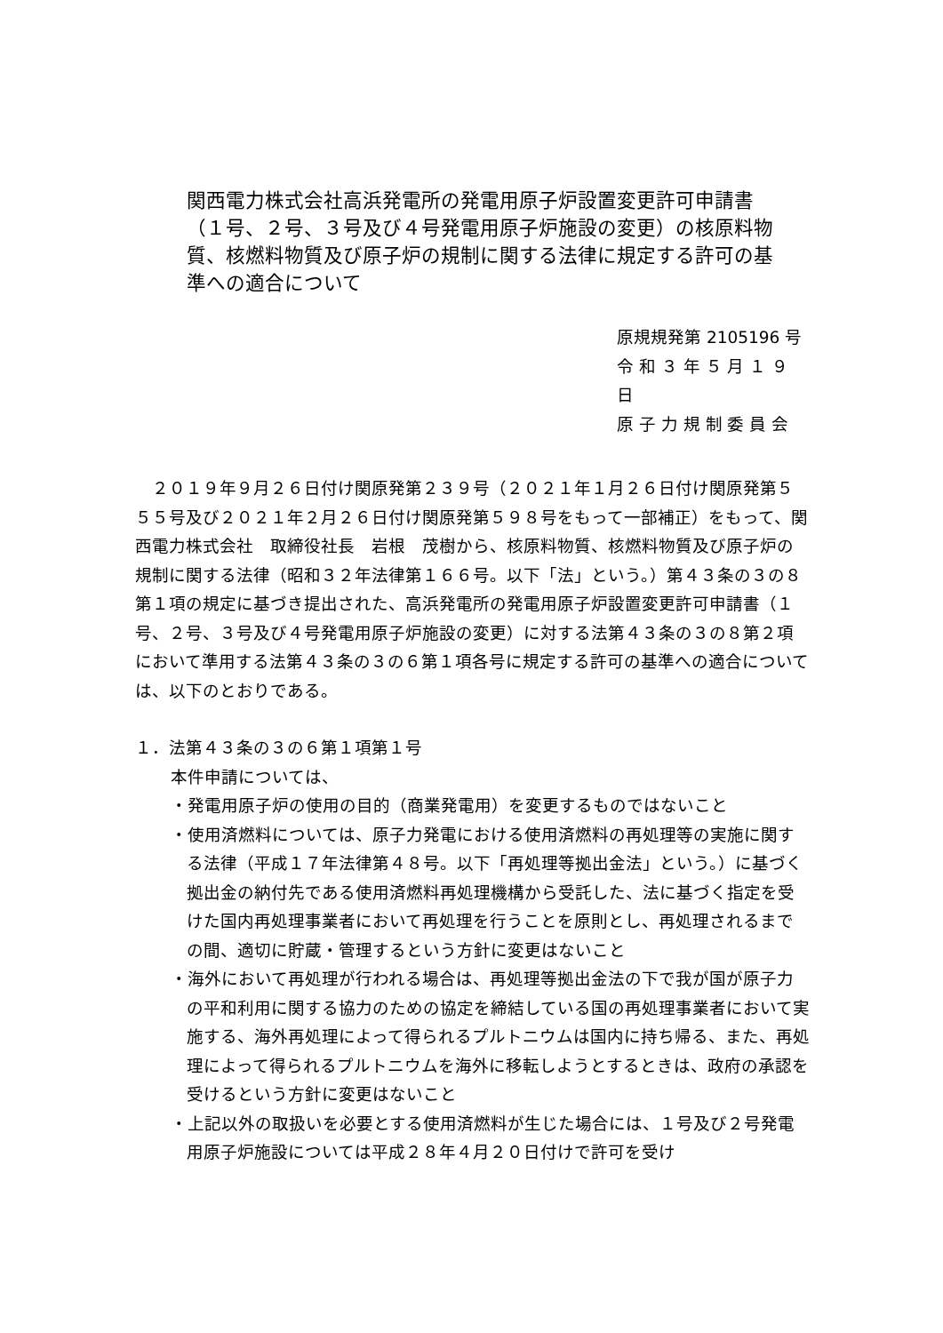関西電力株式会社高浜発電所の発電用原子炉設置変更許可申請書（１号、２号、３号及び４号発電用原子炉施設の変更）の核原料物質、核燃料物質及び原子炉の規制に関する法律に規定する許可の基準への適合について
原規規発第 2105196 号
令 和 ３ 年 ５ 月 １ ９ 日
原 子 力 規 制 委 員 会
　２０１９年９月２６日付け関原発第２３９号（２０２１年１月２６日付け関原発第５５５号及び２０２１年２月２６日付け関原発第５９８号をもって一部補正）をもって、関西電力株式会社　取締役社長　岩根　茂樹から、核原料物質、核燃料物質及び原子炉の規制に関する法律（昭和３２年法律第１６６号。以下「法」という。）第４３条の３の８第１項の規定に基づき提出された、高浜発電所の発電用原子炉設置変更許可申請書（１号、２号、３号及び４号発電用原子炉施設の変更）に対する法第４３条の３の８第２項において準用する法第４３条の３の６第１項各号に規定する許可の基準への適合については、以下のとおりである。
１．法第４３条の３の６第１項第１号
本件申請については、
・発電用原子炉の使用の目的（商業発電用）を変更するものではないこと
・使用済燃料については、原子力発電における使用済燃料の再処理等の実施に関する法律（平成１７年法律第４８号。以下「再処理等拠出金法」という。）に基づく拠出金の納付先である使用済燃料再処理機構から受託した、法に基づく指定を受けた国内再処理事業者において再処理を行うことを原則とし、再処理されるまでの間、適切に貯蔵・管理するという方針に変更はないこと
・海外において再処理が行われる場合は、再処理等拠出金法の下で我が国が原子力の平和利用に関する協力のための協定を締結している国の再処理事業者において実施する、海外再処理によって得られるプルトニウムは国内に持ち帰る、また、再処理によって得られるプルトニウムを海外に移転しようとするときは、政府の承認を受けるという方針に変更はないこと
・上記以外の取扱いを必要とする使用済燃料が生じた場合には、１号及び２号発電用原子炉施設については平成２８年４月２０日付けで許可を受け